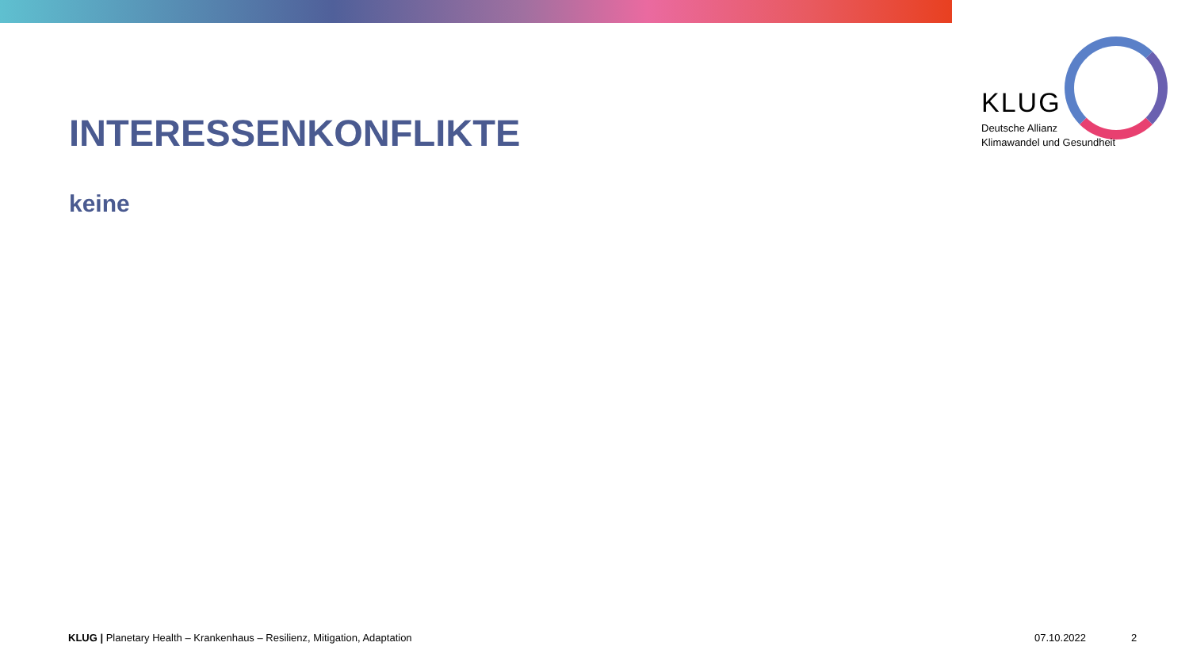KLUG
Deutsche Allianz
Klimawandel und Gesundheit
INTERESSENKONFLIKTE
keine
KLUG | Planetary Health – Krankenhaus – Resilienz, Mitigation, Adaptation
07.10.2022 2